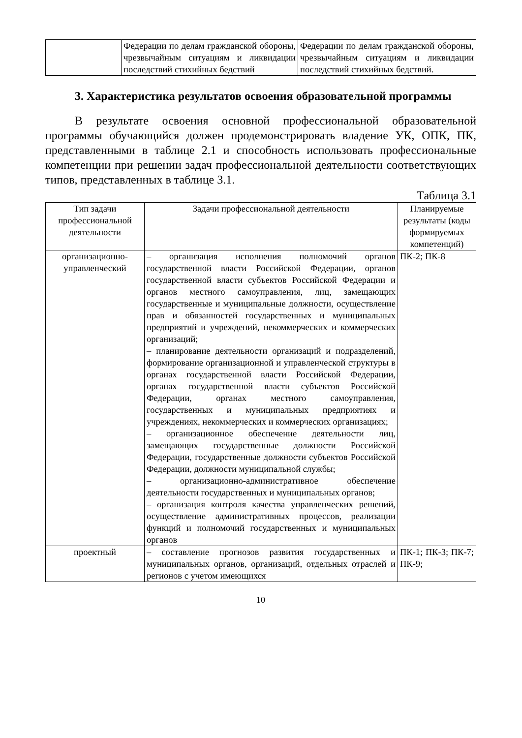| | Федерации по делам гражданской обороны, чрезвычайным ситуациям и ликвидации последствий стихийных бедствий | Федерации по делам гражданской обороны, чрезвычайным ситуациям и ликвидации последствий стихийных бедствий. |
3. Характеристика результатов освоения образовательной программы
В результате освоения основной профессиональной образовательной программы обучающийся должен продемонстрировать владение УК, ОПК, ПК, представленными в таблице 2.1 и способность использовать профессиональные компетенции при решении задач профессиональной деятельности соответствующих типов, представленных в таблице 3.1.
Таблица 3.1
| Тип задачи профессиональной деятельности | Задачи профессиональной деятельности | Планируемые результаты (коды формируемых компетенций) |
| --- | --- | --- |
| организационно-управленческий | – организация исполнения полномочий органов государственной власти Российской Федерации, органов государственной власти субъектов Российской Федерации и органов местного самоуправления, лиц, замещающих государственные и муниципальные должности, осуществление прав и обязанностей государственных и муниципальных предприятий и учреждений, некоммерческих и коммерческих организаций; – планирование деятельности организаций и подразделений, формирование организационной и управленческой структуры в органах государственной власти Российской Федерации, органах государственной власти субъектов Российской Федерации, органах местного самоуправления, государственных и муниципальных предприятиях и учреждениях, некоммерческих и коммерческих организациях; – организационное обеспечение деятельности лиц, замещающих государственные должности Российской Федерации, государственные должности субъектов Российской Федерации, должности муниципальной службы; – организационно-административное обеспечение деятельности государственных и муниципальных органов; – организация контроля качества управленческих решений, осуществление административных процессов, реализации функций и полномочий государственных и муниципальных органов | ПК-2; ПК-8 |
| проектный | – составление прогнозов развития государственных и муниципальных органов, организаций, отдельных отраслей и регионов с учетом имеющихся | ПК-1; ПК-3; ПК-7; ПК-9; |
10